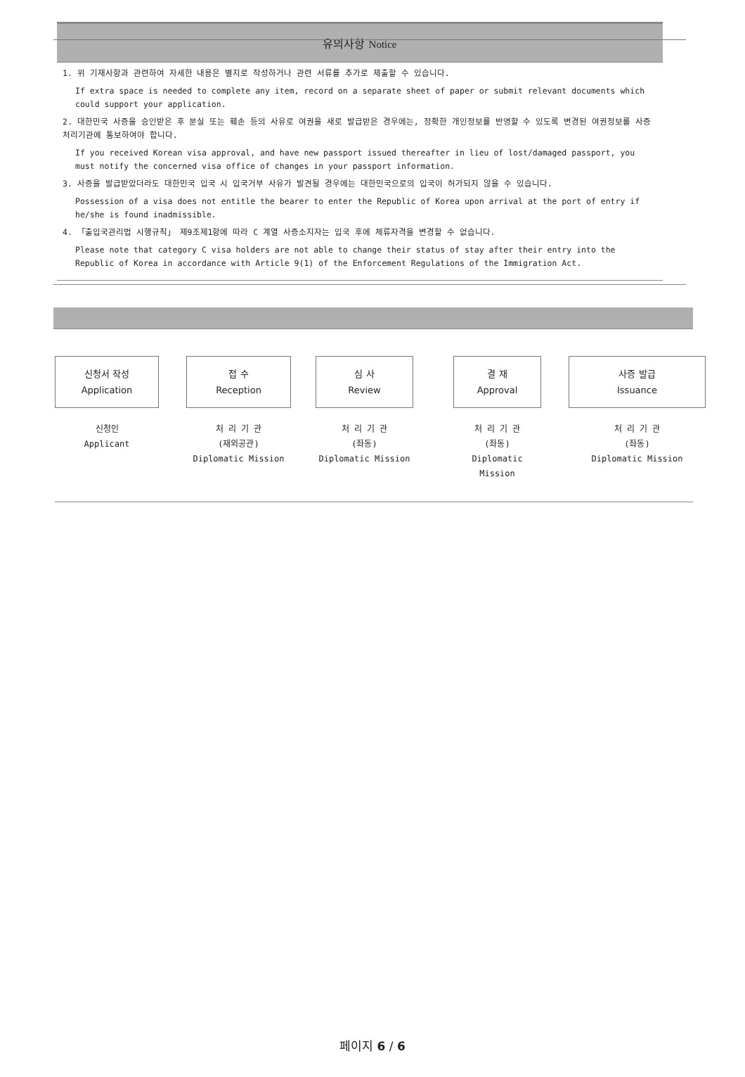유의사항 Notice
1. 위 기재사항과 관련하여 자세한 내용은 별지로 작성하거나 관련 서류를 추가로 제출할 수 있습니다.
If extra space is needed to complete any item, record on a separate sheet of paper or submit relevant documents which could support your application.
2. 대한민국 사증을 승인받은 후 분실 또는 훼손 등의 사유로 여권을 새로 발급받은 경우에는, 정확한 개인정보를 반영할 수 있도록 변경된 여권정보를 사증처리기관에 통보하여야 합니다.
If you received Korean visa approval, and have new passport issued thereafter in lieu of lost/damaged passport, you must notify the concerned visa office of changes in your passport information.
3. 사증을 발급받았더라도 대한민국 입국 시 입국거부 사유가 발견될 경우에는 대한민국으로의 입국이 허가되지 않을 수 있습니다.
Possession of a visa does not entitle the bearer to enter the Republic of Korea upon arrival at the port of entry if he/she is found inadmissible.
4. 「출입국관리법 시행규칙」 제9조제1항에 따라 C 계열 사증소지자는 입국 후에 체류자격을 변경할 수 없습니다.
Please note that category C visa holders are not able to change their status of stay after their entry into the Republic of Korea in accordance with Article 9(1) of the Enforcement Regulations of the Immigration Act.
| 신청서 작성 Application | | 접 수 Reception | | 심 사 Review | | 결 재 Approval | | 사증 발급 Issuance |
| 신청인 Applicant | | 처 리 기 관 (재외공관) Diplomatic Mission | | 처 리 기 관 (좌동) Diplomatic Mission | | 처 리 기 관 (좌동) Diplomatic Mission | | 처 리 기 관 (좌동) Diplomatic Mission |
페이지 6 / 6